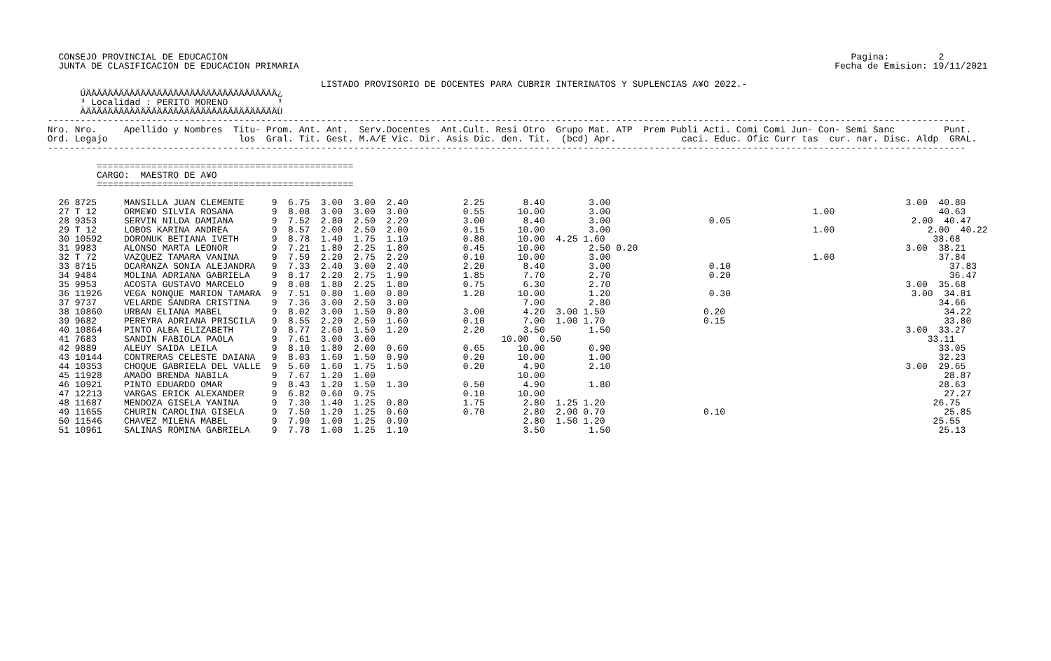CONSEJO PROVINCIAL DE EDUCACION                                                                                                                  Pagina:         2
   JUNTA DE CLASIFICACION DE EDUCACION PRIMARIA                                                                                                  Fecha de Emision: 19/11/2021

                                                   LISTADO PROVISORIO DE DOCENTES PARA CUBRIR INTERINATOS Y SUPLENCIAS A¥O 2022.-
       ÚÄÄÄÄÄÄÄÄÄÄÄÄÄÄÄÄÄÄÄÄÄÄÄÄÄÄÄÄÄÄÄÄÄÄÄ¿
       ³ Localidad : PERITO MORENO         ³
       ÀÄÄÄÄÄÄÄÄÄÄÄÄÄÄÄÄÄÄÄÄÄÄÄÄÄÄÄÄÄÄÄÄÄÄÄÙ
 ------------------------------------------------------------------------------------------------------------------------------------------------------------------------
 Nro. Nro.     Apellido y Nombres  Titu- Prom. Ant. Ant.  Serv.Docentes  Ant.Cult. Resi Otro  Grupo Mat. ATP  Prem Publi Acti. Comi Comi Jun- Con- Semi Sanc         Punt.
 Ord. Legajo                        los  Gral. Tit. Gest. M.A/E Vic. Dir. Asis Dic. den. Tit.  (bcd) Apr.            caci. Educ. Ofic Curr tas  cur. nar. Disc. Aldp  GRAL.
 ------------------------------------------------------------------------------------------------------------------------------------------------------------------------

          ===============================================
          CARGO:  MAESTRO DE A¥O
          ===============================================

   26 8725     MANSILLA JUAN CLEMENTE     9  6.75  3.00  3.00  2.40          2.25       8.40        3.00                                                      3.00  40.80
   27 T 12     ORME¥O SILVIA ROSANA       9  8.08  3.00  3.00  3.00          0.55      10.00        3.00                                     1.00                   40.63
   28 9353     SERVIN NILDA DAMIANA       9  7.52  2.80  2.50  2.20          3.00       8.40        3.00                  0.05                                 2.00  40.47
   29 T 12     LOBOS KARINA ANDREA        9  8.57  2.00  2.50  2.00          0.15      10.00        3.00                                     1.00                 2.00  40.22
   30 10592    DORONUK BETIANA IVETH      9  8.78  1.40  1.75  1.10          0.80      10.00  4.25 1.60                                                            38.68
   31 9983     ALONSO MARTA LEONOR        9  7.21  1.80  2.25  1.80          0.45      10.00        2.50 0.20                                                 3.00  38.21
   32 T 72     VAZQUEZ TAMARA VANINA      9  7.59  2.20  2.75  2.20          0.10      10.00        3.00                                     1.00                   37.84
   33 8715     OCARANZA SONIA ALEJANDRA   9  7.33  2.40  3.00  2.40          2.20       8.40        3.00                  0.10                                        37.83
   34 9484     MOLINA ADRIANA GABRIELA    9  8.17  2.20  2.75  1.90          1.85       7.70        2.70                  0.20                                        36.47
   35 9953     ACOSTA GUSTAVO MARCELO     9  8.08  1.80  2.25  1.80          0.75       6.30        2.70                                                      3.00  35.68
   36 11926    VEGA NONQUE MARION TAMARA  9  7.51  0.80  1.00  0.80          1.20      10.00        1.20                  0.30                                 3.00  34.81
   37 9737     VELARDE SANDRA CRISTINA    9  7.36  3.00  2.50  3.00                     7.00        2.80                                                            34.66
   38 10860    URBAN ELIANA MABEL         9  8.02  3.00  1.50  0.80          3.00       4.20  3.00 1.50                  0.20                                        34.22
   39 9682     PEREYRA ADRIANA PRISCILA   9  8.55  2.20  2.50  1.60          0.10       7.00  1.00 1.70                  0.15                                        33.80
   40 10864    PINTO ALBA ELIZABETH       9  8.77  2.60  1.50  1.20          2.20       3.50        1.50                                                      3.00  33.27
   41 7683     SANDIN FABIOLA PAOLA       9  7.61  3.00  3.00                       10.00  0.50                                                                   33.11
   42 9889     ALEUY SAIDA LEILA          9  8.10  1.80  2.00  0.60          0.65      10.00        0.90                                                            33.05
   43 10144    CONTRERAS CELESTE DAIANA   9  8.03  1.60  1.50  0.90          0.20      10.00        1.00                                                            32.23
   44 10353    CHOQUE GABRIELA DEL VALLE  9  5.60  1.60  1.75  1.50          0.20       4.90        2.10                                                      3.00  29.65
   45 11928    AMADO BRENDA NABILA        9  7.67  1.20  1.00                          10.00                                                                         28.87
   46 10921    PINTO EDUARDO OMAR         9  8.43  1.20  1.50  1.30          0.50       4.90        1.80                                                            28.63
   47 12213    VARGAS ERICK ALEXANDER     9  6.82  0.60  0.75                0.10      10.00                                                                         27.27
   48 11687    MENDOZA GISELA YANINA      9  7.30  1.40  1.25  0.80          1.75       2.80  1.25 1.20                                                            26.75
   49 11655    CHURIN CAROLINA GISELA     9  7.50  1.20  1.25  0.60          0.70       2.80  2.00 0.70                  0.10                                        25.85
   50 11546    CHAVEZ MILENA MABEL        9  7.90  1.00  1.25  0.90                     2.80  1.50 1.20                                                            25.55
   51 10961    SALINAS ROMINA GABRIELA    9  7.78  1.00  1.25  1.10                     3.50        1.50                                                            25.13